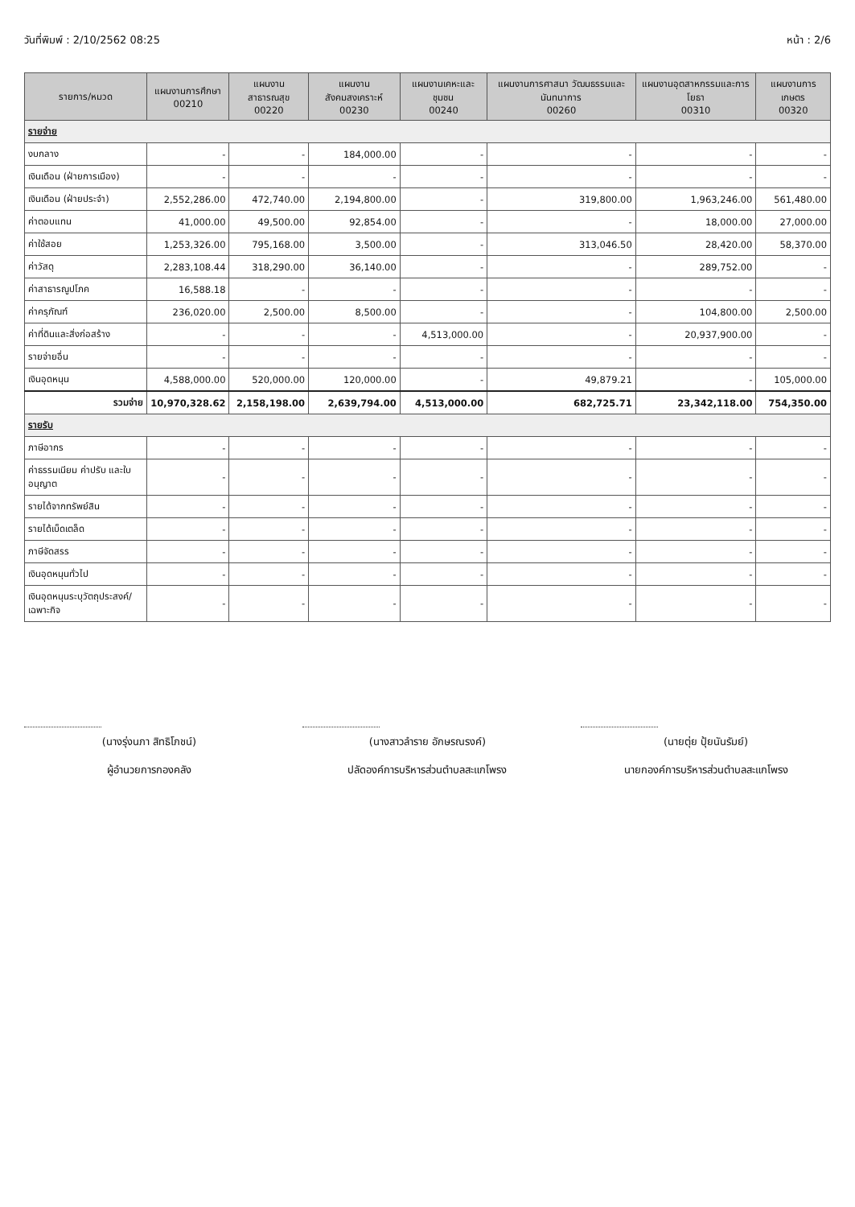วันที่พิมพ์ : 2/10/2562 08:25 หน้า : 2/6
| รายการ/หมวด | แผนงานการศึกษา 00210 | แผนงานสาธารณสุข 00220 | แผนงานสังคมสงเคราะห์ 00230 | แผนงานเคหะและชุมชน 00240 | แผนงานการศาสนา วัฒนธรรมและนันทนาการ 00260 | แผนงานอุตสาหกรรมและการโยธา 00310 | แผนงานการเกษตร 00320 |
| --- | --- | --- | --- | --- | --- | --- | --- |
| รายจ่าย | | | | | | | |
| งบกลาง | - | - | 184,000.00 | - | - | - | - |
| เงินเดือน (ฝ่ายการเมือง) | - | - | - | - | - | - | - |
| เงินเดือน (ฝ่ายประจำ) | 2,552,286.00 | 472,740.00 | 2,194,800.00 | - | 319,800.00 | 1,963,246.00 | 561,480.00 |
| ค่าตอบแทน | 41,000.00 | 49,500.00 | 92,854.00 | - | - | 18,000.00 | 27,000.00 |
| ค่าใช้สอย | 1,253,326.00 | 795,168.00 | 3,500.00 | - | 313,046.50 | 28,420.00 | 58,370.00 |
| ค่าวัสดุ | 2,283,108.44 | 318,290.00 | 36,140.00 | - | - | 289,752.00 | - |
| ค่าสาธารณูปโภค | 16,588.18 | - | - | - | - | - | - |
| ค่าครุภัณฑ์ | 236,020.00 | 2,500.00 | 8,500.00 | - | - | 104,800.00 | 2,500.00 |
| ค่าที่ดินและสิ่งก่อสร้าง | - | - | - | 4,513,000.00 | - | 20,937,900.00 | - |
| รายจ่ายอื่น | - | - | - | - | - | - | - |
| เงินอุดหนุน | 4,588,000.00 | 520,000.00 | 120,000.00 | - | 49,879.21 | - | 105,000.00 |
| รวมจ่าย | 10,970,328.62 | 2,158,198.00 | 2,639,794.00 | 4,513,000.00 | 682,725.71 | 23,342,118.00 | 754,350.00 |
| รายรับ | | | | | | | |
| ภาษีอากร | - | - | - | - | - | - | - |
| ค่าธรรมเนียม ค่าปรับ และใบอนุญาต | - | - | - | - | - | - | - |
| รายได้จากทรัพย์สิน | - | - | - | - | - | - | - |
| รายได้เบ็ดเตล็ด | - | - | - | - | - | - | - |
| ภาษีจัดสรร | - | - | - | - | - | - | - |
| เงินอุดหนุนทั่วไป | - | - | - | - | - | - | - |
| เงินอุดหนุนระบุวัตถุประสงค์/เฉพาะกิจ | - | - | - | - | - | - | - |
(นางรุ่งนภา สิทธิโภชน์)
ผู้อำนวยการกองคลัง
(นางสาวลำราย อักษรณรงค์)
ปลัดองค์การบริหารส่วนตำบลสะแกโพรง
(นายตุ่ย ปุ้ยนันรัมย์)
นายกองค์การบริหารส่วนตำบลสะแกโพรง